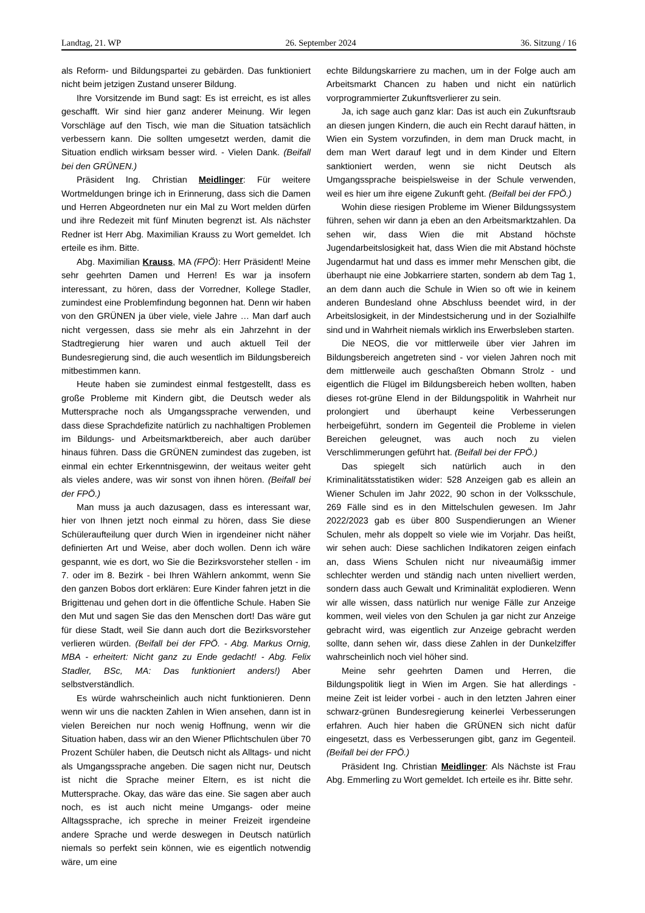Landtag, 21. WP 26. September 2024 36. Sitzung / 16
als Reform- und Bildungspartei zu gebärden. Das funktioniert nicht beim jetzigen Zustand unserer Bildung.
Ihre Vorsitzende im Bund sagt: Es ist erreicht, es ist alles geschafft. Wir sind hier ganz anderer Meinung. Wir legen Vorschläge auf den Tisch, wie man die Situation tatsächlich verbessern kann. Die sollten umgesetzt werden, damit die Situation endlich wirksam besser wird. - Vielen Dank. (Beifall bei den GRÜNEN.)
Präsident Ing. Christian Meidlinger: Für weitere Wortmeldungen bringe ich in Erinnerung, dass sich die Damen und Herren Abgeordneten nur ein Mal zu Wort melden dürfen und ihre Redezeit mit fünf Minuten begrenzt ist. Als nächster Redner ist Herr Abg. Maximilian Krauss zu Wort gemeldet. Ich erteile es ihm. Bitte.
Abg. Maximilian Krauss, MA (FPÖ): Herr Präsident! Meine sehr geehrten Damen und Herren! Es war ja insofern interessant, zu hören, dass der Vorredner, Kollege Stadler, zumindest eine Problemfindung begonnen hat. Denn wir haben von den GRÜNEN ja über viele, viele Jahre … Man darf auch nicht vergessen, dass sie mehr als ein Jahrzehnt in der Stadtregierung hier waren und auch aktuell Teil der Bundesregierung sind, die auch wesentlich im Bildungsbereich mitbestimmen kann.
Heute haben sie zumindest einmal festgestellt, dass es große Probleme mit Kindern gibt, die Deutsch weder als Muttersprache noch als Umgangssprache verwenden, und dass diese Sprachdefizite natürlich zu nachhaltigen Problemen im Bildungs- und Arbeitsmarktbereich, aber auch darüber hinaus führen. Dass die GRÜNEN zumindest das zugeben, ist einmal ein echter Erkenntnisgewinn, der weitaus weiter geht als vieles andere, was wir sonst von ihnen hören. (Beifall bei der FPÖ.)
Man muss ja auch dazusagen, dass es interessant war, hier von Ihnen jetzt noch einmal zu hören, dass Sie diese Schüleraufteilung quer durch Wien in irgendeiner nicht näher definierten Art und Weise, aber doch wollen. Denn ich wäre gespannt, wie es dort, wo Sie die Bezirksvorsteher stellen - im 7. oder im 8. Bezirk - bei Ihren Wählern ankommt, wenn Sie den ganzen Bobos dort erklären: Eure Kinder fahren jetzt in die Brigittenau und gehen dort in die öffentliche Schule. Haben Sie den Mut und sagen Sie das den Menschen dort! Das wäre gut für diese Stadt, weil Sie dann auch dort die Bezirksvorsteher verlieren würden. (Beifall bei der FPÖ. - Abg. Markus Ornig, MBA - erheitert: Nicht ganz zu Ende gedacht! - Abg. Felix Stadler, BSc, MA: Das funktioniert anders!) Aber selbstverständlich.
Es würde wahrscheinlich auch nicht funktionieren. Denn wenn wir uns die nackten Zahlen in Wien ansehen, dann ist in vielen Bereichen nur noch wenig Hoffnung, wenn wir die Situation haben, dass wir an den Wiener Pflichtschulen über 70 Prozent Schüler haben, die Deutsch nicht als Alltags- und nicht als Umgangssprache angeben. Die sagen nicht nur, Deutsch ist nicht die Sprache meiner Eltern, es ist nicht die Muttersprache. Okay, das wäre das eine. Sie sagen aber auch noch, es ist auch nicht meine Umgangs- oder meine Alltagssprache, ich spreche in meiner Freizeit irgendeine andere Sprache und werde deswegen in Deutsch natürlich niemals so perfekt sein können, wie es eigentlich notwendig wäre, um eine
echte Bildungskarriere zu machen, um in der Folge auch am Arbeitsmarkt Chancen zu haben und nicht ein natürlich vorprogrammierter Zukunftsverlierer zu sein.
Ja, ich sage auch ganz klar: Das ist auch ein Zukunftsraub an diesen jungen Kindern, die auch ein Recht darauf hätten, in Wien ein System vorzufinden, in dem man Druck macht, in dem man Wert darauf legt und in dem Kinder und Eltern sanktioniert werden, wenn sie nicht Deutsch als Umgangssprache beispielsweise in der Schule verwenden, weil es hier um ihre eigene Zukunft geht. (Beifall bei der FPÖ.)
Wohin diese riesigen Probleme im Wiener Bildungssystem führen, sehen wir dann ja eben an den Arbeitsmarktzahlen. Da sehen wir, dass Wien die mit Abstand höchste Jugendarbeitslosigkeit hat, dass Wien die mit Abstand höchste Jugendarmut hat und dass es immer mehr Menschen gibt, die überhaupt nie eine Jobkarriere starten, sondern ab dem Tag 1, an dem dann auch die Schule in Wien so oft wie in keinem anderen Bundesland ohne Abschluss beendet wird, in der Arbeitslosigkeit, in der Mindestsicherung und in der Sozialhilfe sind und in Wahrheit niemals wirklich ins Erwerbsleben starten.
Die NEOS, die vor mittlerweile über vier Jahren im Bildungsbereich angetreten sind - vor vielen Jahren noch mit dem mittlerweile auch geschaßten Obmann Strolz - und eigentlich die Flügel im Bildungsbereich heben wollten, haben dieses rot-grüne Elend in der Bildungspolitik in Wahrheit nur prolongiert und überhaupt keine Verbesserungen herbeigeführt, sondern im Gegenteil die Probleme in vielen Bereichen geleugnet, was auch noch zu vielen Verschlimmerungen geführt hat. (Beifall bei der FPÖ.)
Das spiegelt sich natürlich auch in den Kriminalitätsstatistiken wider: 528 Anzeigen gab es allein an Wiener Schulen im Jahr 2022, 90 schon in der Volksschule, 269 Fälle sind es in den Mittelschulen gewesen. Im Jahr 2022/2023 gab es über 800 Suspendierungen an Wiener Schulen, mehr als doppelt so viele wie im Vorjahr. Das heißt, wir sehen auch: Diese sachlichen Indikatoren zeigen einfach an, dass Wiens Schulen nicht nur niveaumäßig immer schlechter werden und ständig nach unten nivelliert werden, sondern dass auch Gewalt und Kriminalität explodieren. Wenn wir alle wissen, dass natürlich nur wenige Fälle zur Anzeige kommen, weil vieles von den Schulen ja gar nicht zur Anzeige gebracht wird, was eigentlich zur Anzeige gebracht werden sollte, dann sehen wir, dass diese Zahlen in der Dunkelziffer wahrscheinlich noch viel höher sind.
Meine sehr geehrten Damen und Herren, die Bildungspolitik liegt in Wien im Argen. Sie hat allerdings - meine Zeit ist leider vorbei - auch in den letzten Jahren einer schwarz-grünen Bundesregierung keinerlei Verbesserungen erfahren. Auch hier haben die GRÜNEN sich nicht dafür eingesetzt, dass es Verbesserungen gibt, ganz im Gegenteil. (Beifall bei der FPÖ.)
Präsident Ing. Christian Meidlinger: Als Nächste ist Frau Abg. Emmerling zu Wort gemeldet. Ich erteile es ihr. Bitte sehr.